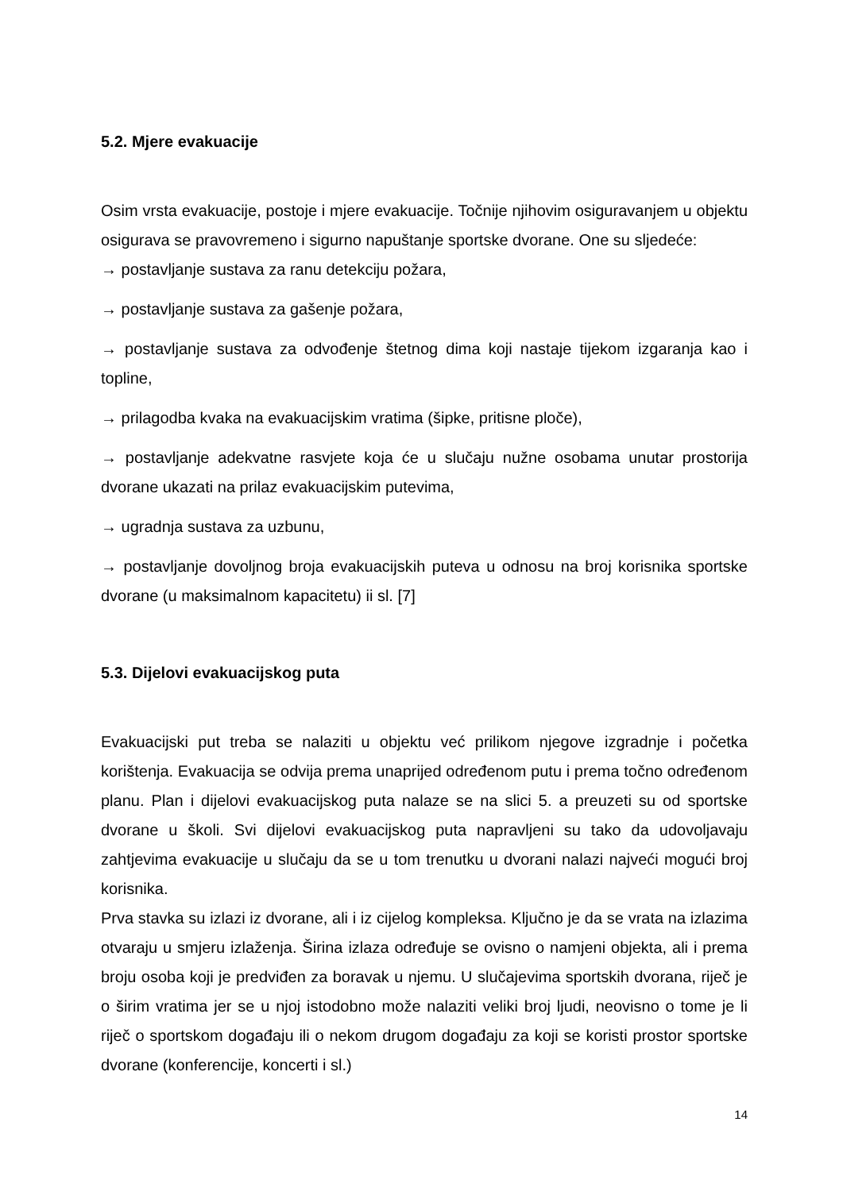5.2. Mjere evakuacije
Osim vrsta evakuacije, postoje i mjere evakuacije. Točnije njihovim osiguravanjem u objektu osigurava se pravovremeno i sigurno napuštanje sportske dvorane. One su sljedeće:
→ postavljanje sustava za ranu detekciju požara,
→ postavljanje sustava za gašenje požara,
→ postavljanje sustava za odvođenje štetnog dima koji nastaje tijekom izgaranja kao i topline,
→ prilagodba kvaka na evakuacijskim vratima (šipke, pritisne ploče),
→ postavljanje adekvatne rasvjete koja će u slučaju nužne osobama unutar prostorija dvorane ukazati na prilaz evakuacijskim putevima,
→ ugradnja sustava za uzbunu,
→ postavljanje dovoljnog broja evakuacijskih puteva u odnosu na broj korisnika sportske dvorane (u maksimalnom kapacitetu) ii sl. [7]
5.3. Dijelovi evakuacijskog puta
Evakuacijski put treba se nalaziti u objektu već prilikom njegove izgradnje i početka korištenja. Evakuacija se odvija prema unaprijed određenom putu i prema točno određenom planu. Plan i dijelovi evakuacijskog puta nalaze se na slici 5. a preuzeti su od sportske dvorane u školi. Svi dijelovi evakuacijskog puta napravljeni su tako da udovoljavaju zahtjevima evakuacije u slučaju da se u tom trenutku u dvorani nalazi najveći mogući broj korisnika.
Prva stavka su izlazi iz dvorane, ali i iz cijelog kompleksa. Ključno je da se vrata na izlazima otvaraju u smjeru izlaženja. Širina izlaza određuje se ovisno o namjeni objekta, ali i prema broju osoba koji je predviđen za boravak u njemu. U slučajevima sportskih dvorana, riječ je o širim vratima jer se u njoj istodobno može nalaziti veliki broj ljudi, neovisno o tome je li riječ o sportskom događaju ili o nekom drugom događaju za koji se koristi prostor sportske dvorane (konferencije, koncerti i sl.)
14